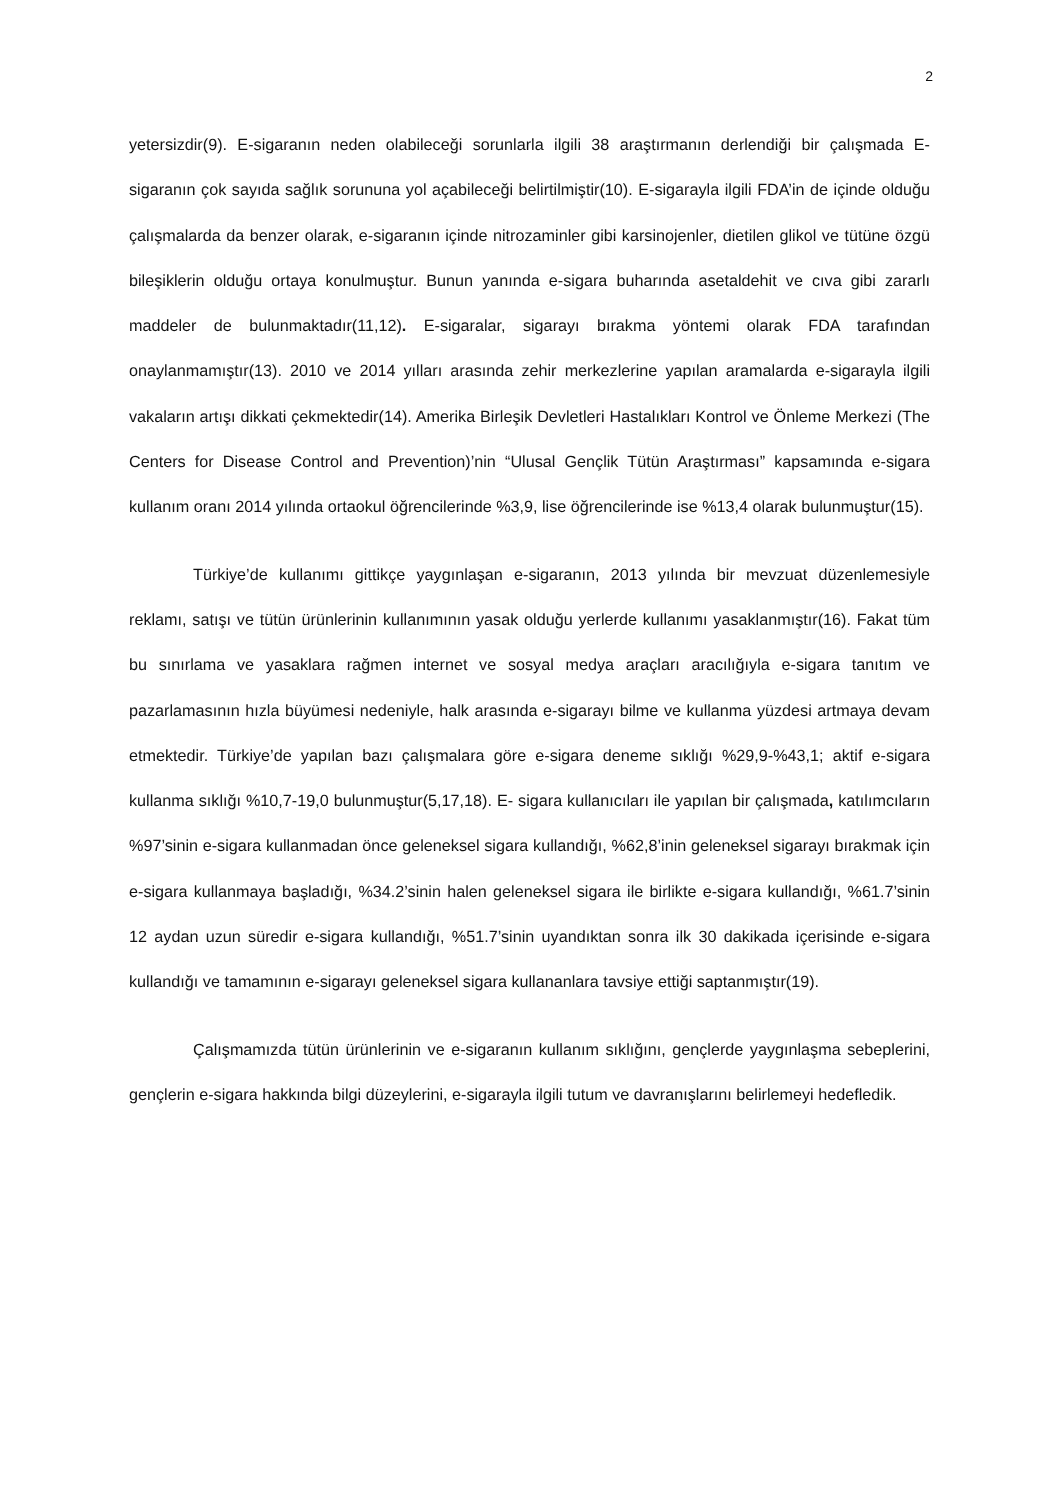2
yetersizdir(9). E-sigaranın neden olabileceği sorunlarla ilgili 38 araştırmanın derlendiği bir çalışmada E-sigaranın çok sayıda sağlık sorununa yol açabileceği belirtilmiştir(10). E-sigarayla ilgili FDA’in de içinde olduğu çalışmalarda da benzer olarak, e-sigaranın içinde nitrozaminler gibi karsinojenler, dietilen glikol ve tütüne özgü bileşiklerin olduğu ortaya konulmuştur. Bunun yanında e-sigara buharında asetaldehit ve cıva gibi zararlı maddeler de bulunmaktadır(11,12). E-sigaralar, sigarayı bırakma yöntemi olarak FDA tarafından onaylanmamıştır(13). 2010 ve 2014 yılları arasında zehir merkezlerine yapılan aramalarda e-sigarayla ilgili vakaların artışı dikkati çekmektedir(14). Amerika Birleşik Devletleri Hastalıkları Kontrol ve Önleme Merkezi (The Centers for Disease Control and Prevention)’nin “Ulusal Gençlik Tütün Araştırması” kapsamında e-sigara kullanım oranı 2014 yılında ortaokul öğrencilerinde %3,9, lise öğrencilerinde ise %13,4 olarak bulunmuştur(15).
Türkiye’de kullanımı gittikçe yaygınlaşan e-sigaranın, 2013 yılında bir mevzuat düzenlemesiyle reklamı, satışı ve tütün ürünlerinin kullanımının yasak olduğu yerlerde kullanımı yasaklanmıştır(16). Fakat tüm bu sınırlama ve yasaklara rağmen internet ve sosyal medya araçları aracılığıyla e-sigara tanıtım ve pazarlamasının hızla büyümesi nedeniyle, halk arasında e-sigarayı bilme ve kullanma yüzdesi artmaya devam etmektedir. Türkiye’de yapılan bazı çalışmalara göre e-sigara deneme sıklığı %29,9-%43,1; aktif e-sigara kullanma sıklığı %10,7-19,0 bulunmuştur(5,17,18). E- sigara kullanıcıları ile yapılan bir çalışmada, katılımcıların %97’sinin e-sigara kullanmadan önce geleneksel sigara kullandığı, %62,8’inin geleneksel sigarayı bırakmak için e-sigara kullanmaya başladığı, %34.2’sinin halen geleneksel sigara ile birlikte e-sigara kullandığı, %61.7’sinin 12 aydan uzun süredir e-sigara kullandığı, %51.7’sinin uyandıktan sonra ilk 30 dakikada içerisinde e-sigara kullandığı ve tamamının e-sigarayı geleneksel sigara kullananlara tavsiye ettiği saptanmıştır(19).
Çalışmamızda tütün ürünlerinin ve e-sigaranın kullanım sıklığını, gençlerde yaygınlaşma sebeplerini, gençlerin e-sigara hakkında bilgi düzeylerini, e-sigarayla ilgili tutum ve davranışlarını belirlemeyi hedefledik.